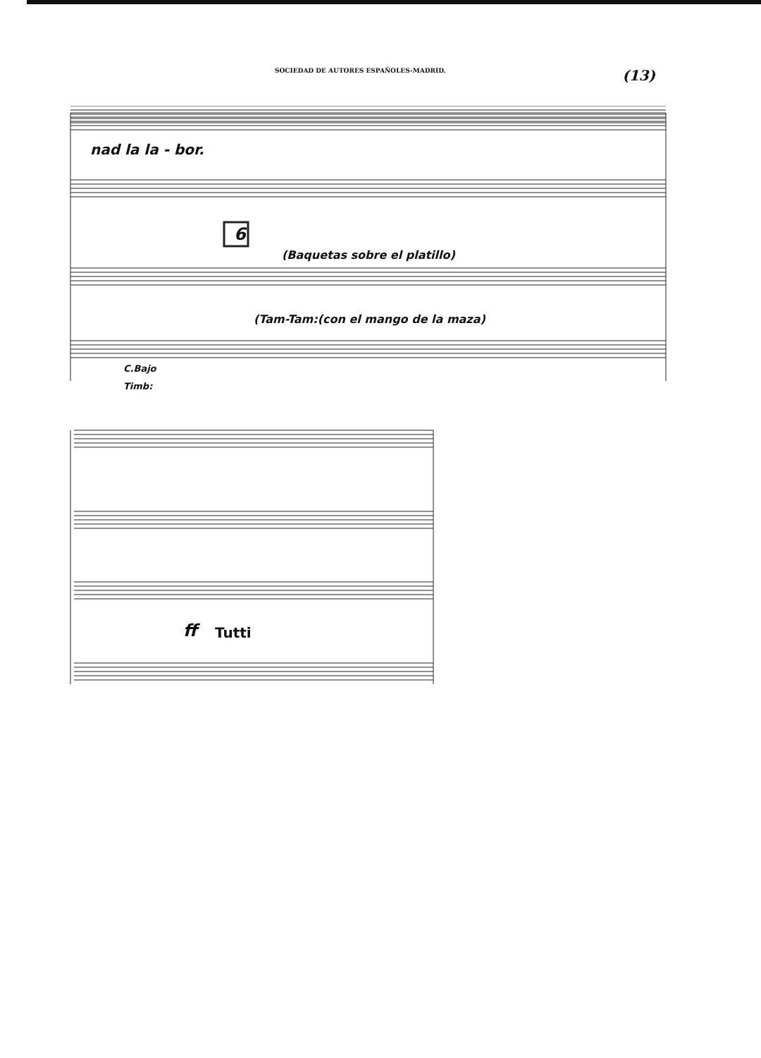SOCIEDAD DE AUTORES ESPAÑOLES-MADRID.
(13)
nad la la - bor.
6
(Baquetas sobre el platillo)
(Tam-Tam:(con el mango de la maza)
C.Bajo
Timb:
ff Tutti